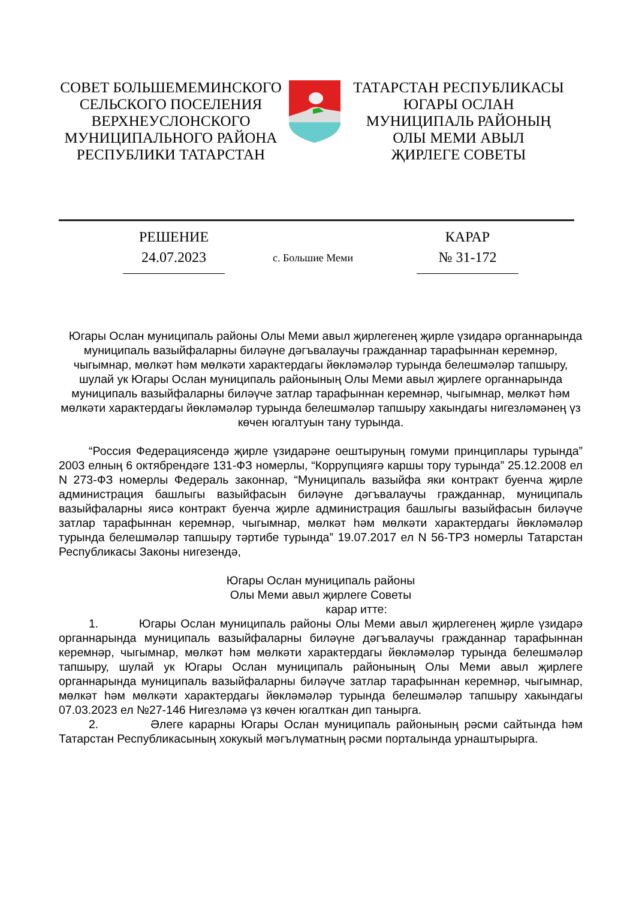СОВЕТ БОЛЬШЕМЕМИНСКОГО
СЕЛЬСКОГО ПОСЕЛЕНИЯ
ВЕРХНЕУСЛОНСКОГО
МУНИЦИПАЛЬНОГО РАЙОНА
РЕСПУБЛИКИ ТАТАРСТАН
ТАТАРСТАН РЕСПУБЛИКАСЫ
ЮГАРЫ ОСЛАН
МУНИЦИПАЛЬ РАЙОНЫҢ
ОЛЫ МЕМИ АВЫЛ
ҖИРЛЕГЕ СОВЕТЫ
РЕШЕНИЕ
24.07.2023
КАРАР
№ 31-172
с. Большие Меми
Югары Ослан муниципаль районы Олы Меми авыл җирлегенең җирле үзидарә органнарында муниципаль вазыйфаларны биләүне дәгъвалаучы гражданнар тарафыннан керемнәр, чыгымнар, мөлкәт һәм мөлкәти характердагы йөкләмәләр турында белешмәләр тапшыру, шулай ук Югары Ослан муниципаль районының Олы Меми авыл җирлеге органнарында муниципаль вазыйфаларны биләүче затлар тарафыннан керемнәр, чыгымнар, мөлкәт һәм мөлкәти характердагы йөкләмәләр турында белешмәләр тапшыру хакындагы нигезләмәнең үз көчен югалтуын тану турында.
“Россия Федерациясендә җирле үзидарәне оештыруның гомуми принциплары турында” 2003 елның 6 октябрендәге 131-ФЗ номерлы, “Коррупциягә каршы тору турында” 25.12.2008 ел N 273-ФЗ номерлы Федераль законнар, “Муниципаль вазыйфа яки контракт буенча җирле администрация башлыгы вазыйфасын биләүне дәгъвалаучы гражданнар, муниципаль вазыйфаларны яисә контракт буенча җирле администрация башлыгы вазыйфасын биләүче затлар тарафыннан керемнәр, чыгымнар, мөлкәт һәм мөлкәти характердагы йөкләмәләр турында белешмәләр тапшыру тәртибе турында” 19.07.2017 ел N 56-ТРЗ номерлы Татарстан Республикасы Законы нигезендә,
Югары Ослан муниципаль районы
Олы Меми авыл җирлеге Советы
карар итте:
1. Югары Ослан муниципаль районы Олы Меми авыл җирлегенең җирле үзидарә органнарында муниципаль вазыйфаларны биләүне дәгъвалаучы гражданнар тарафыннан керемнәр, чыгымнар, мөлкәт һәм мөлкәти характердагы йөкләмәләр турында белешмәләр тапшыру, шулай ук Югары Ослан муниципаль районының Олы Меми авыл җирлеге органнарында муниципаль вазыйфаларны биләүче затлар тарафыннан керемнәр, чыгымнар, мөлкәт һәм мөлкәти характердагы йөкләмәләр турында белешмәләр тапшыру хакындагы 07.03.2023 ел №27-146 Нигезләмә үз көчен югалткан дип танырга.
2. Әлеге карарны Югары Ослан муниципаль районының рәсми сайтында һәм Татарстан Республикасының хокукый мәгълүматның рәсми порталында урнаштырырга.